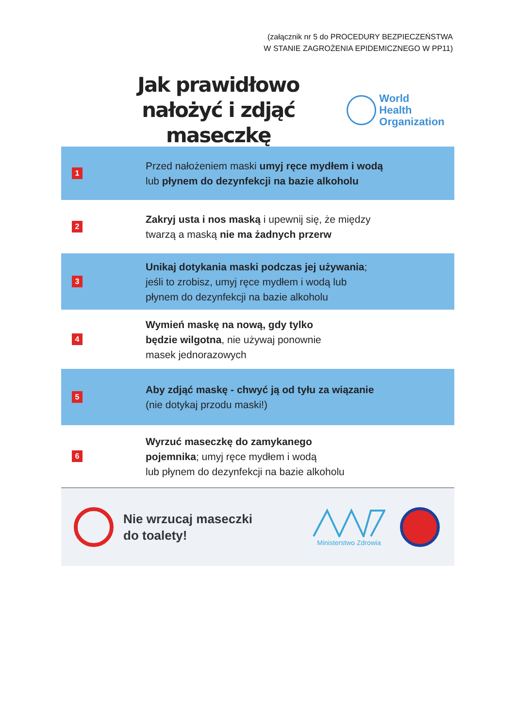(załącznik nr 5 do PROCEDURY BEZPIECZEŃSTWA
W STANIE ZAGROŻENIA EPIDEMICZNEGO W PP11)
Jak prawidłowo
nałożyć i zdjąć maseczkę
World Health
Organization
1
Przed nałożeniem maski umyj ręce mydłem i wodą
lub płynem do dezynfekcji na bazie alkoholu
2
Zakryj usta i nos maską i upewnij się, że między
twarzą a maską nie ma żadnych przerw
3
Unikaj dotykania maski podczas jej używania;
jeśli to zrobisz, umyj ręce mydłem i wodą lub
płynem do dezynfekcji na bazie alkoholu
4
Wymień maskę na nową, gdy tylko
będzie wilgotna, nie używaj ponownie
masek jednorazowych
5
Aby zdjąć maskę - chwyć ją od tyłu za wiązanie
(nie dotykaj przodu maski!)
6
Wyrzuć maseczkę do zamykanego
pojemnika; umyj ręce mydłem i wodą
lub płynem do dezynfekcji na bazie alkoholu
Nie wrzucaj maseczki
do toalety!
Ministerstwo Zdrowia